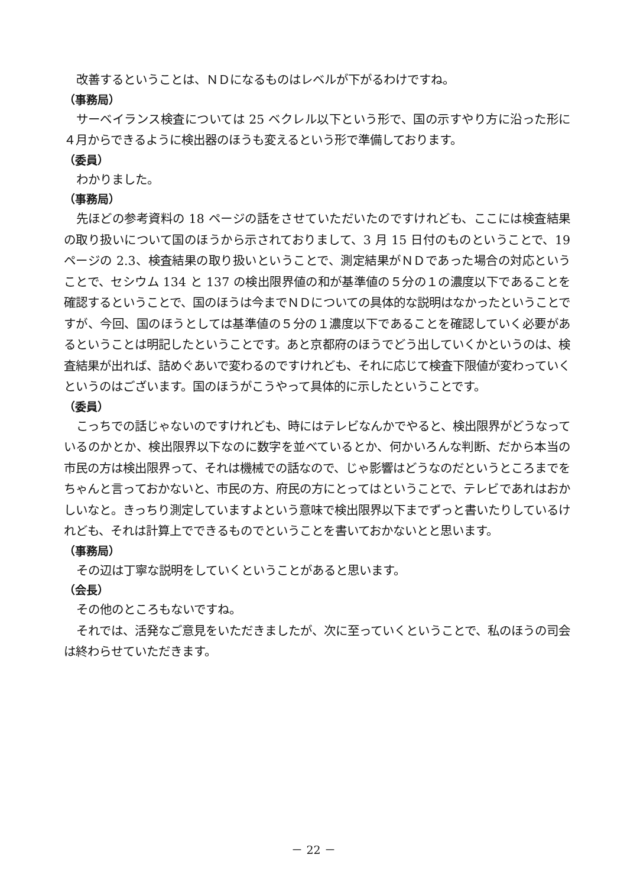改善するということは、ＮＤになるものはレベルが下がるわけですね。
（事務局）
サーベイランス検査については 25 ベクレル以下という形で、国の示すやり方に沿った形に４月からできるように検出器のほうも変えるという形で準備しております。
（委員）
わかりました。
（事務局）
先ほどの参考資料の 18 ページの話をさせていただいたのですけれども、ここには検査結果の取り扱いについて国のほうから示されておりまして、3 月 15 日付のものということで、19 ページの 2.3、検査結果の取り扱いということで、測定結果がＮＤであった場合の対応ということで、セシウム 134 と 137 の検出限界値の和が基準値の５分の１の濃度以下であることを確認するということで、国のほうは今までＮＤについての具体的な説明はなかったということですが、今回、国のほうとしては基準値の５分の１濃度以下であることを確認していく必要があるということは明記したということです。あと京都府のほうでどう出していくかというのは、検査結果が出れば、詰めぐあいで変わるのですけれども、それに応じて検査下限値が変わっていくというのはございます。国のほうがこうやって具体的に示したということです。
（委員）
こっちでの話じゃないのですけれども、時にはテレビなんかでやると、検出限界がどうなっているのかとか、検出限界以下なのに数字を並べているとか、何かいろんな判断、だから本当の市民の方は検出限界って、それは機械での話なので、じゃ影響はどうなのだというところまでをちゃんと言っておかないと、市民の方、府民の方にとってはということで、テレビであれはおかしいなと。きっちり測定していますよという意味で検出限界以下までずっと書いたりしているけれども、それは計算上でできるものでということを書いておかないとと思います。
（事務局）
その辺は丁寧な説明をしていくということがあると思います。
（会長）
その他のところもないですね。
それでは、活発なご意見をいただきましたが、次に至っていくということで、私のほうの司会は終わらせていただきます。
－ 22 －